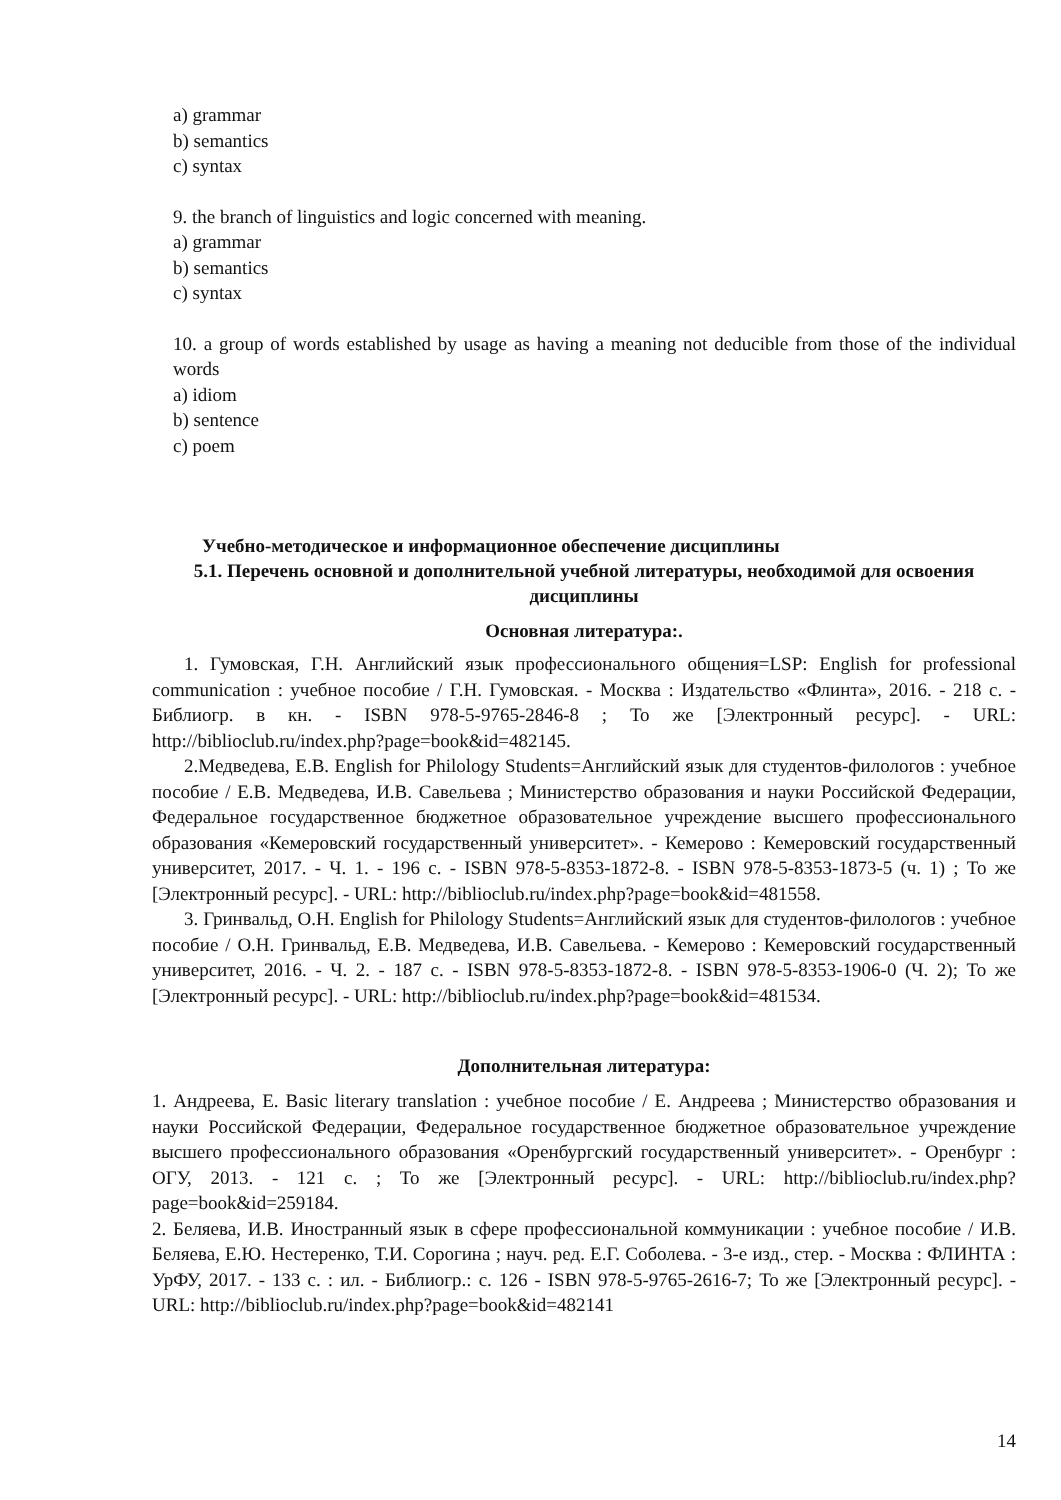a) grammar
b) semantics
c) syntax
9. the branch of linguistics and logic concerned with meaning.
a) grammar
b) semantics
c) syntax
10. a group of words established by usage as having a meaning not deducible from those of the individual words
a) idiom
b) sentence
c) poem
Учебно-методическое и информационное обеспечение дисциплины
5.1. Перечень основной и дополнительной учебной литературы, необходимой для освоения дисциплины
Основная литература:.
1. Гумовская, Г.Н. Английский язык профессионального общения=LSP: English for professional communication : учебное пособие / Г.Н. Гумовская. - Москва : Издательство «Флинта», 2016. - 218 с. - Библиогр. в кн. - ISBN 978-5-9765-2846-8 ; То же [Электронный ресурс]. - URL: http://biblioclub.ru/index.php?page=book&id=482145.
2.Медведева, Е.В. English for Philology Students=Английский язык для студентов-филологов : учебное пособие / Е.В. Медведева, И.В. Савельева ; Министерство образования и науки Российской Федерации, Федеральное государственное бюджетное образовательное учреждение высшего профессионального образования «Кемеровский государственный университет». - Кемерово : Кемеровский государственный университет, 2017. - Ч. 1. - 196 с. - ISBN 978-5-8353-1872-8. - ISBN 978-5-8353-1873-5 (ч. 1) ; То же [Электронный ресурс]. - URL: http://biblioclub.ru/index.php?page=book&id=481558.
3. Гринвальд, О.Н. English for Philology Students=Английский язык для студентов-филологов : учебное пособие / О.Н. Гринвальд, Е.В. Медведева, И.В. Савельева. - Кемерово : Кемеровский государственный университет, 2016. - Ч. 2. - 187 с. - ISBN 978-5-8353-1872-8. - ISBN 978-5-8353-1906-0 (Ч. 2); То же [Электронный ресурс]. - URL: http://biblioclub.ru/index.php?page=book&id=481534.
Дополнительная литература:
1. Андреева, Е. Basic literary translation : учебное пособие / Е. Андреева ; Министерство образования и науки Российской Федерации, Федеральное государственное бюджетное образовательное учреждение высшего профессионального образования «Оренбургский государственный университет». - Оренбург : ОГУ, 2013. - 121 с. ; То же [Электронный ресурс]. - URL: http://biblioclub.ru/index.php?page=book&id=259184.
2. Беляева, И.В. Иностранный язык в сфере профессиональной коммуникации : учебное пособие / И.В. Беляева, Е.Ю. Нестеренко, Т.И. Сорогина ; науч. ред. Е.Г. Соболева. - 3-е изд., стер. - Москва : ФЛИНТА : УрФУ, 2017. - 133 с. : ил. - Библиогр.: с. 126 - ISBN 978-5-9765-2616-7; То же [Электронный ресурс]. - URL: http://biblioclub.ru/index.php?page=book&id=482141
14